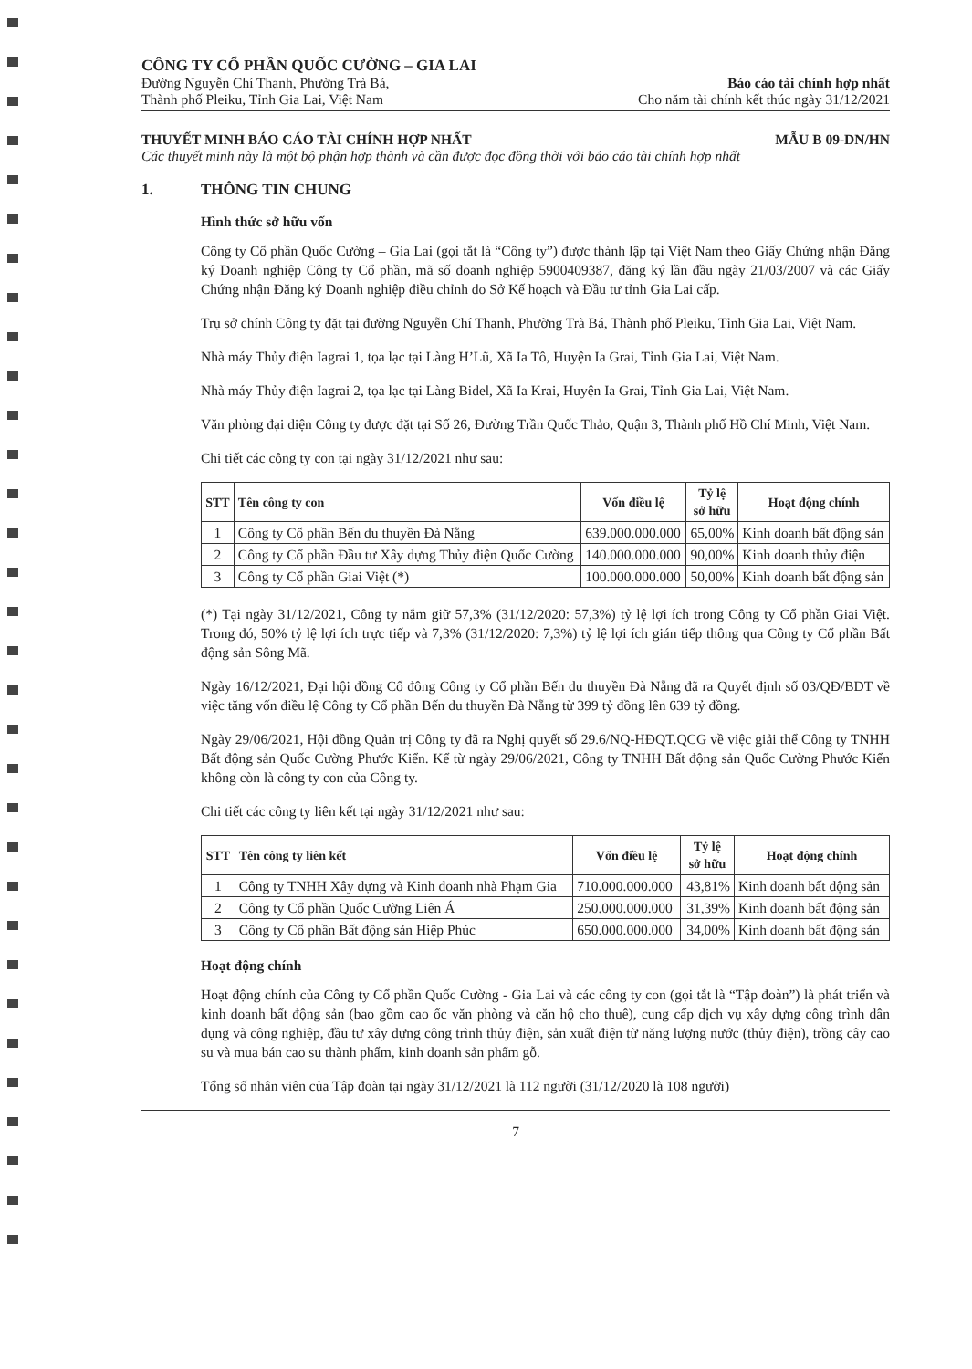CÔNG TY CỔ PHẦN QUỐC CƯỜNG – GIA LAI
Đường Nguyễn Chí Thanh, Phường Trà Bá,
Thành phố Pleiku, Tỉnh Gia Lai, Việt Nam
Báo cáo tài chính hợp nhất
Cho năm tài chính kết thúc ngày 31/12/2021
THUYẾT MINH BÁO CÁO TÀI CHÍNH HỢP NHẤT MẪU B 09-DN/HN
Các thuyết minh này là một bộ phận hợp thành và cần được đọc đồng thời với báo cáo tài chính hợp nhất
1. THÔNG TIN CHUNG
Hình thức sở hữu vốn
Công ty Cổ phần Quốc Cường – Gia Lai (gọi tắt là “Công ty”) được thành lập tại Việt Nam theo Giấy Chứng nhận Đăng ký Doanh nghiệp Công ty Cổ phần, mã số doanh nghiệp 5900409387, đăng ký lần đầu ngày 21/03/2007 và các Giấy Chứng nhận Đăng ký Doanh nghiệp điều chỉnh do Sở Kế hoạch và Đầu tư tỉnh Gia Lai cấp.
Trụ sở chính Công ty đặt tại đường Nguyễn Chí Thanh, Phường Trà Bá, Thành phố Pleiku, Tỉnh Gia Lai, Việt Nam.
Nhà máy Thủy điện Iagrai 1, tọa lạc tại Làng H’Lũ, Xã Ia Tô, Huyện Ia Grai, Tỉnh Gia Lai, Việt Nam.
Nhà máy Thủy điện Iagrai 2, tọa lạc tại Làng Bidel, Xã Ia Krai, Huyện Ia Grai, Tỉnh Gia Lai, Việt Nam.
Văn phòng đại diện Công ty được đặt tại Số 26, Đường Trần Quốc Thảo, Quận 3, Thành phố Hồ Chí Minh, Việt Nam.
Chi tiết các công ty con tại ngày 31/12/2021 như sau:
| STT | Tên công ty con | Vốn điều lệ | Tỷ lệ sở hữu | Hoạt động chính |
| --- | --- | --- | --- | --- |
| 1 | Công ty Cổ phần Bến du thuyền Đà Nẵng | 639.000.000.000 | 65,00% | Kinh doanh bất động sản |
| 2 | Công ty Cổ phần Đầu tư Xây dựng Thủy điện Quốc Cường | 140.000.000.000 | 90,00% | Kinh doanh thủy điện |
| 3 | Công ty Cổ phần Giai Việt (*) | 100.000.000.000 | 50,00% | Kinh doanh bất động sản |
(*) Tại ngày 31/12/2021, Công ty nắm giữ 57,3% (31/12/2020: 57,3%) tỷ lệ lợi ích trong Công ty Cổ phần Giai Việt. Trong đó, 50% tỷ lệ lợi ích trực tiếp và 7,3% (31/12/2020: 7,3%) tỷ lệ lợi ích gián tiếp thông qua Công ty Cổ phần Bất động sản Sông Mã.
Ngày 16/12/2021, Đại hội đồng Cổ đông Công ty Cổ phần Bến du thuyền Đà Nẵng đã ra Quyết định số 03/QĐ/BDT về việc tăng vốn điều lệ Công ty Cổ phần Bến du thuyền Đà Nẵng từ 399 tỷ đồng lên 639 tỷ đồng.
Ngày 29/06/2021, Hội đồng Quản trị Công ty đã ra Nghị quyết số 29.6/NQ-HĐQT.QCG về việc giải thể Công ty TNHH Bất động sản Quốc Cường Phước Kiển. Kể từ ngày 29/06/2021, Công ty TNHH Bất động sản Quốc Cường Phước Kiển không còn là công ty con của Công ty.
Chi tiết các công ty liên kết tại ngày 31/12/2021 như sau:
| STT | Tên công ty liên kết | Vốn điều lệ | Tỷ lệ sở hữu | Hoạt động chính |
| --- | --- | --- | --- | --- |
| 1 | Công ty TNHH Xây dựng và Kinh doanh nhà Phạm Gia | 710.000.000.000 | 43,81% | Kinh doanh bất động sản |
| 2 | Công ty Cổ phần Quốc Cường Liên Á | 250.000.000.000 | 31,39% | Kinh doanh bất động sản |
| 3 | Công ty Cổ phần Bất động sản Hiệp Phúc | 650.000.000.000 | 34,00% | Kinh doanh bất động sản |
Hoạt động chính
Hoạt động chính của Công ty Cổ phần Quốc Cường - Gia Lai và các công ty con (gọi tắt là “Tập đoàn”) là phát triển và kinh doanh bất động sản (bao gồm cao ốc văn phòng và căn hộ cho thuê), cung cấp dịch vụ xây dựng công trình dân dụng và công nghiệp, đầu tư xây dựng công trình thủy điện, sản xuất điện từ năng lượng nước (thủy điện), trồng cây cao su và mua bán cao su thành phẩm, kinh doanh sản phẩm gỗ.
Tổng số nhân viên của Tập đoàn tại ngày 31/12/2021 là 112 người (31/12/2020 là 108 người)
7